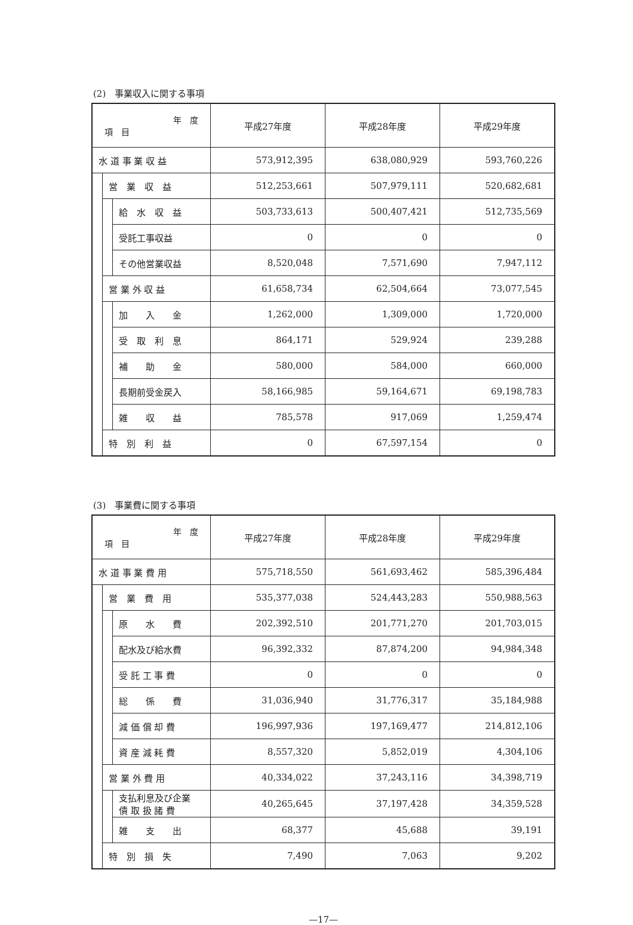(2)　事業収入に関する事項
| 年 度 項 目 | | | 平成27年度 | 平成28年度 | 平成29年度 |
| --- | --- | --- | --- | --- | --- |
| 水 道 事 業 収 益 | | | 573,912,395 | 638,080,929 | 593,760,226 |
| | 営 業 収 益 | | 512,253,661 | 507,979,111 | 520,682,681 |
| | | 給 水 収 益 | 503,733,613 | 500,407,421 | 512,735,569 |
| | | 受託工事収益 | 0 | 0 | 0 |
| | | その他営業収益 | 8,520,048 | 7,571,690 | 7,947,112 |
| | 営 業 外 収 益 | | 61,658,734 | 62,504,664 | 73,077,545 |
| | | 加 入 金 | 1,262,000 | 1,309,000 | 1,720,000 |
| | | 受 取 利 息 | 864,171 | 529,924 | 239,288 |
| | | 補 助 金 | 580,000 | 584,000 | 660,000 |
| | | 長期前受金戻入 | 58,166,985 | 59,164,671 | 69,198,783 |
| | | 雑 収 益 | 785,578 | 917,069 | 1,259,474 |
| | 特 別 利 益 | | 0 | 67,597,154 | 0 |
(3)　事業費に関する事項
| 年 度 項 目 | | | 平成27年度 | 平成28年度 | 平成29年度 |
| --- | --- | --- | --- | --- | --- |
| 水 道 事 業 費 用 | | | 575,718,550 | 561,693,462 | 585,396,484 |
| | 営 業 費 用 | | 535,377,038 | 524,443,283 | 550,988,563 |
| | | 原 水 費 | 202,392,510 | 201,771,270 | 201,703,015 |
| | | 配水及び給水費 | 96,392,332 | 87,874,200 | 94,984,348 |
| | | 受 託 工 事 費 | 0 | 0 | 0 |
| | | 総 係 費 | 31,036,940 | 31,776,317 | 35,184,988 |
| | | 減 価 償 却 費 | 196,997,936 | 197,169,477 | 214,812,106 |
| | | 資 産 減 耗 費 | 8,557,320 | 5,852,019 | 4,304,106 |
| | 営 業 外 費 用 | | 40,334,022 | 37,243,116 | 34,398,719 |
| | | 支払利息及び企業 債 取 扱 諸 費 | 40,265,645 | 37,197,428 | 34,359,528 |
| | | 雑 支 出 | 68,377 | 45,688 | 39,191 |
| | 特 別 損 失 | | 7,490 | 7,063 | 9,202 |
—17—